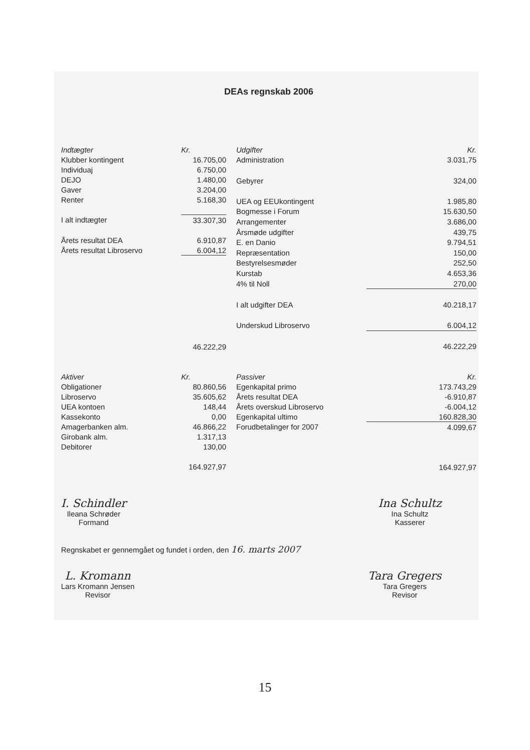DEAs regnskab 2006
| Indtægter | Kr. |
| --- | --- |
| Klubber kontingent | 16.705,00 |
| Individuaj | 6.750,00 |
| DEJO | 1.480,00 |
| Gaver | 3.204,00 |
| Renter | 5.168,30 |
| I alt indtægter | 33.307,30 |
| Årets resultat DEA | 6.910,87 |
| Årets resultat Libroservo | 6.004,12 |
| | 46.222,29 |
| Udgifter | Kr. |
| --- | --- |
| Administration | 3.031,75 |
| Gebyrer | 324,00 |
| UEA og EEUkontingent | 1.985,80 |
| Bogmesse i Forum | 15.630,50 |
| Arrangementer | 3.686,00 |
| Årsmøde udgifter | 439,75 |
| E. en Danio | 9.794,51 |
| Repræsentation | 150,00 |
| Bestyrelsesmøder | 252,50 |
| Kurstab | 4.653,36 |
| 4% til Noll | 270,00 |
| I alt udgifter DEA | 40.218,17 |
| Underskud Libroservo | 6.004,12 |
| | 46.222,29 |
| Aktiver | Kr. |
| --- | --- |
| Obligationer | 80.860,56 |
| Libroservo | 35.605,62 |
| UEA kontoen | 148,44 |
| Kassekonto | 0,00 |
| Amagerbanken alm. | 46.866,22 |
| Girobank alm. | 1.317,13 |
| Debitorer | 130,00 |
| | 164.927,97 |
| Passiver | Kr. |
| --- | --- |
| Egenkapital primo | 173.743,29 |
| Årets resultat DEA | -6.910,87 |
| Årets overskud Libroservo | -6.004,12 |
| Egenkapital ultimo | 160.828,30 |
| Forudbetalinger for 2007 | 4.099,67 |
| | 164.927,97 |
I. Schindler
Ileana Schrøder
Formand
Ina Schultz
Ina Schultz
Kasserer
Regnskabet er gennemgået og fundet i orden, den 16. marts 2007
L. Kromann
Lars Kromann Jensen
Revisor
Tara Gregers
Tara Gregers
Revisor
15